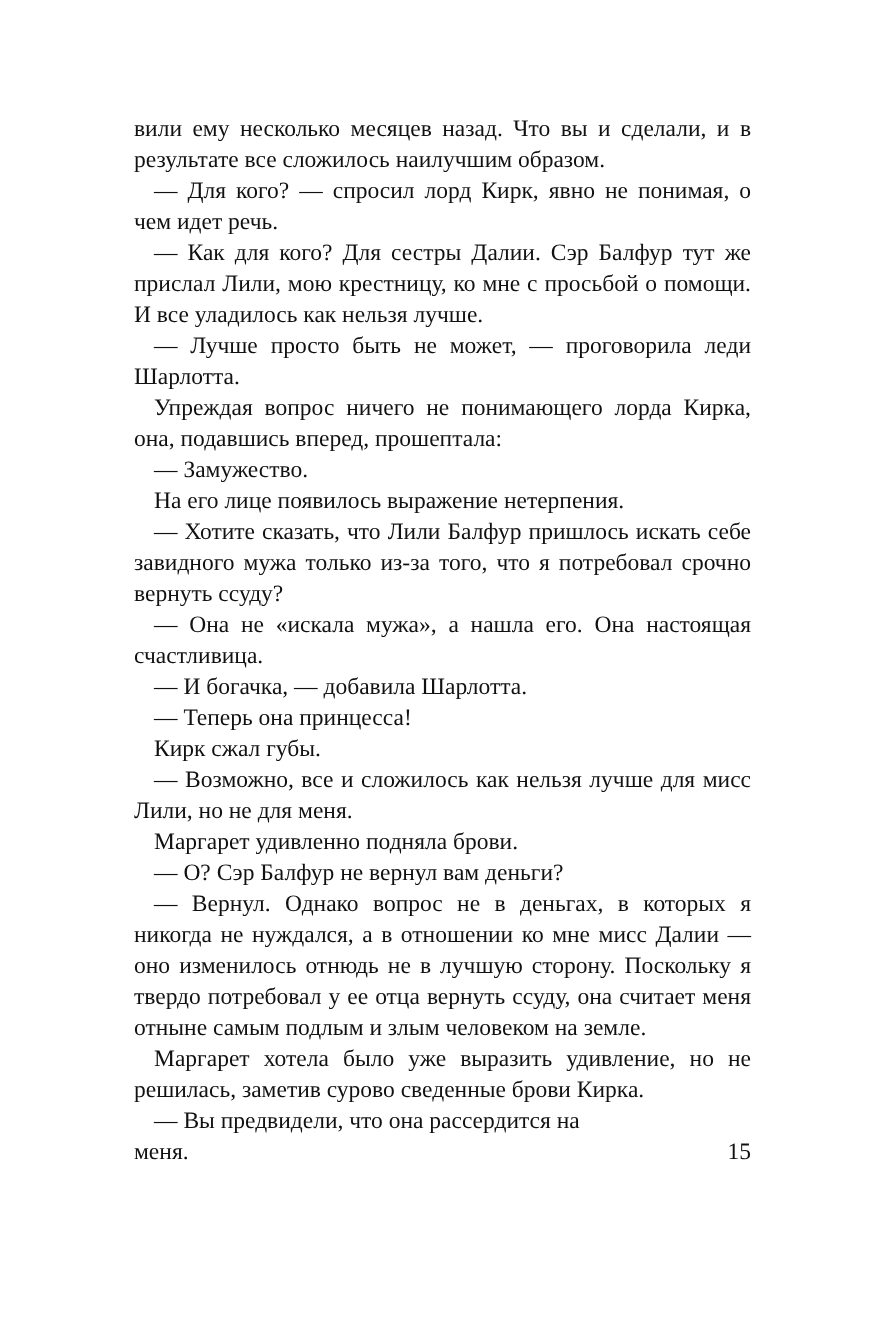вили ему несколько месяцев назад. Что вы и сделали, и в результате все сложилось наилучшим образом.
— Для кого? — спросил лорд Кирк, явно не понимая, о чем идет речь.
— Как для кого? Для сестры Далии. Сэр Балфур тут же прислал Лили, мою крестницу, ко мне с просьбой о помощи. И все уладилось как нельзя лучше.
— Лучше просто быть не может, — проговорила леди Шарлотта.
Упреждая вопрос ничего не понимающего лорда Кирка, она, подавшись вперед, прошептала:
— Замужество.
На его лице появилось выражение нетерпения.
— Хотите сказать, что Лили Балфур пришлось искать себе завидного мужа только из-за того, что я потребовал срочно вернуть ссуду?
— Она не «искала мужа», а нашла его. Она настоящая счастливица.
— И богачка, — добавила Шарлотта.
— Теперь она принцесса!
Кирк сжал губы.
— Возможно, все и сложилось как нельзя лучше для мисс Лили, но не для меня.
Маргарет удивленно подняла брови.
— О? Сэр Балфур не вернул вам деньги?
— Вернул. Однако вопрос не в деньгах, в которых я никогда не нуждался, а в отношении ко мне мисс Далии — оно изменилось отнюдь не в лучшую сторону. Поскольку я твердо потребовал у ее отца вернуть ссуду, она считает меня отныне самым подлым и злым человеком на земле.
Маргарет хотела было уже выразить удивление, но не решилась, заметив сурово сведенные брови Кирка.
— Вы предвидели, что она рассердится на
меня. 15